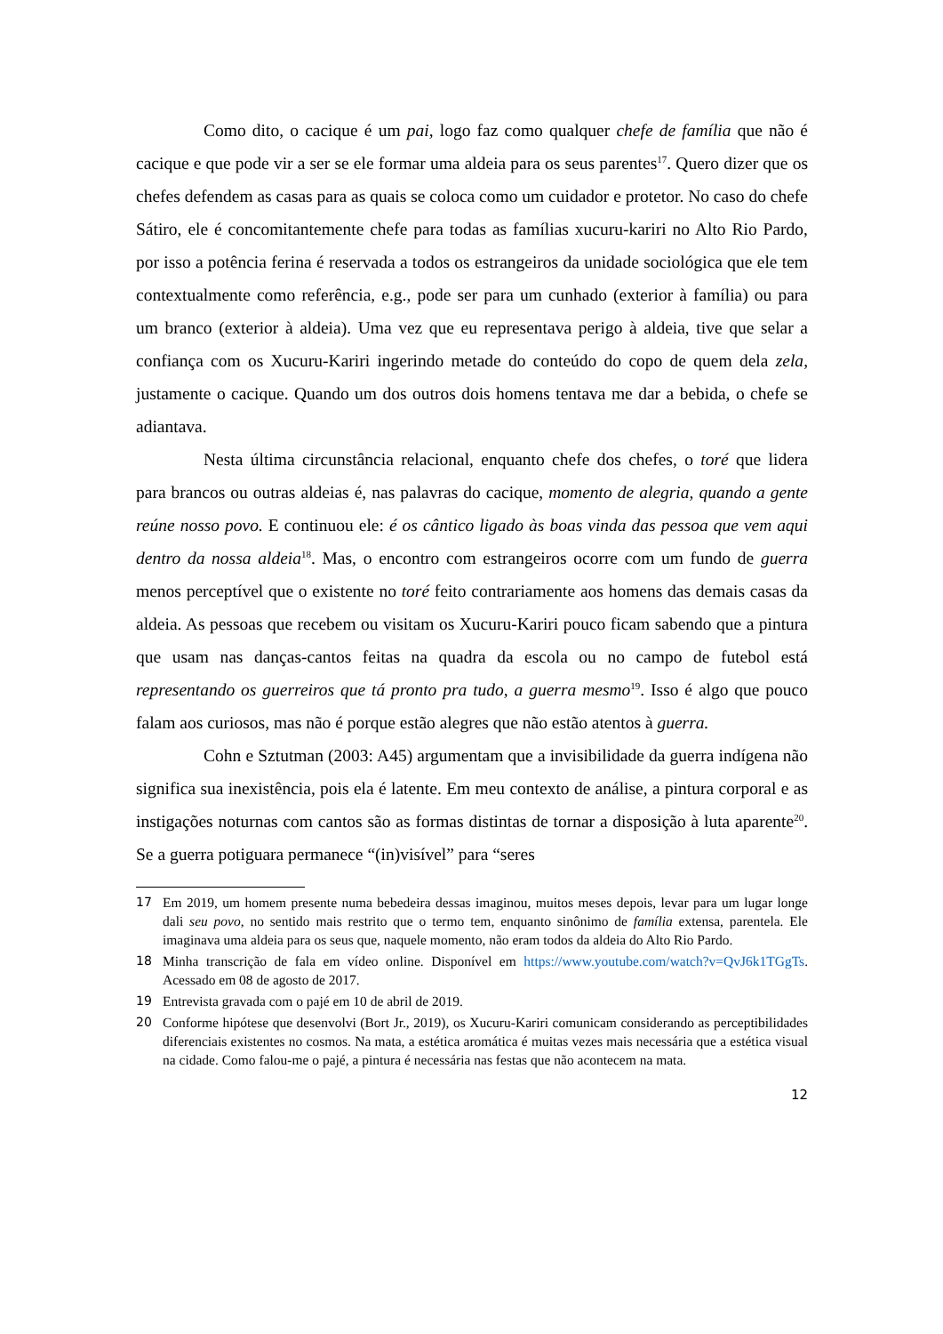Como dito, o cacique é um pai, logo faz como qualquer chefe de família que não é cacique e que pode vir a ser se ele formar uma aldeia para os seus parentes<sup>17</sup>. Quero dizer que os chefes defendem as casas para as quais se coloca como um cuidador e protetor. No caso do chefe Sátiro, ele é concomitantemente chefe para todas as famílias xucuru-kariri no Alto Rio Pardo, por isso a potência ferina é reservada a todos os estrangeiros da unidade sociológica que ele tem contextualmente como referência, e.g., pode ser para um cunhado (exterior à família) ou para um branco (exterior à aldeia). Uma vez que eu representava perigo à aldeia, tive que selar a confiança com os Xucuru-Kariri ingerindo metade do conteúdo do copo de quem dela zela, justamente o cacique. Quando um dos outros dois homens tentava me dar a bebida, o chefe se adiantava.
Nesta última circunstância relacional, enquanto chefe dos chefes, o toré que lidera para brancos ou outras aldeias é, nas palavras do cacique, momento de alegria, quando a gente reúne nosso povo. E continuou ele: é os cântico ligado às boas vinda das pessoa que vem aqui dentro da nossa aldeia<sup>18</sup>. Mas, o encontro com estrangeiros ocorre com um fundo de guerra menos perceptível que o existente no toré feito contrariamente aos homens das demais casas da aldeia. As pessoas que recebem ou visitam os Xucuru-Kariri pouco ficam sabendo que a pintura que usam nas danças-cantos feitas na quadra da escola ou no campo de futebol está representando os guerreiros que tá pronto pra tudo, a guerra mesmo<sup>19</sup>. Isso é algo que pouco falam aos curiosos, mas não é porque estão alegres que não estão atentos à guerra.
Cohn e Sztutman (2003: A45) argumentam que a invisibilidade da guerra indígena não significa sua inexistência, pois ela é latente. Em meu contexto de análise, a pintura corporal e as instigações noturnas com cantos são as formas distintas de tornar a disposição à luta aparente<sup>20</sup>. Se a guerra potiguara permanece “(in)visível” para “seres
17 Em 2019, um homem presente numa bebedeira dessas imaginou, muitos meses depois, levar para um lugar longe dali seu povo, no sentido mais restrito que o termo tem, enquanto sinônimo de família extensa, parentela. Ele imaginava uma aldeia para os seus que, naquele momento, não eram todos da aldeia do Alto Rio Pardo.
18 Minha transcrição de fala em vídeo online. Disponível em https://www.youtube.com/watch?v=QvJ6k1TGgTs. Acessado em 08 de agosto de 2017.
19 Entrevista gravada com o pajé em 10 de abril de 2019.
20 Conforme hipótese que desenvolvi (Bort Jr., 2019), os Xucuru-Kariri comunicam considerando as perceptibilidades diferenciais existentes no cosmos. Na mata, a estética aromática é muitas vezes mais necessária que a estética visual na cidade. Como falou-me o pajé, a pintura é necessária nas festas que não acontecem na mata.
12